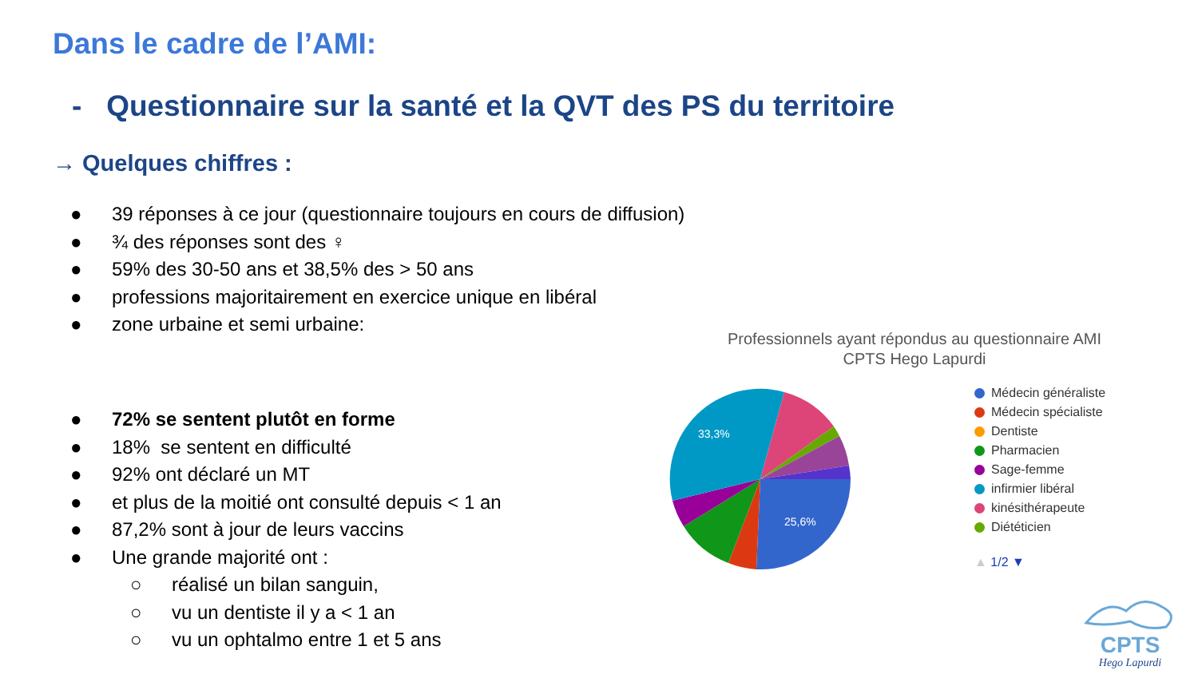Dans le cadre de l’AMI:
- Questionnaire sur la santé et la QVT des PS du territoire
→ Quelques chiffres :
● 39 réponses à ce jour (questionnaire toujours en cours de diffusion)
● ¾ des réponses sont des ♀
● 59% des 30-50 ans et 38,5% des > 50 ans
● professions majoritairement en exercice unique en libéral
● zone urbaine et semi urbaine:
● 72% se sentent plutôt en forme
● 18% se sentent en difficulté
● 92% ont déclaré un MT
● et plus de la moitié ont consulté depuis < 1 an
● 87,2% sont à jour de leurs vaccins
● Une grande majorité ont :
○ réalisé un bilan sanguin,
○ vu un dentiste il y a < 1 an
○ vu un ophtalmo entre 1 et 5 ans
Professionnels ayant répondus au questionnaire AMI
CPTS Hego Lapurdi
33,3%
25,6%
Médecin généraliste
Médecin spécialiste
Dentiste
Pharmacien
Sage-femme
infirmier libéral
kinésithérapeute
Diététicien
▲ 1/2 ▼
CPTS
Hego Lapurdi